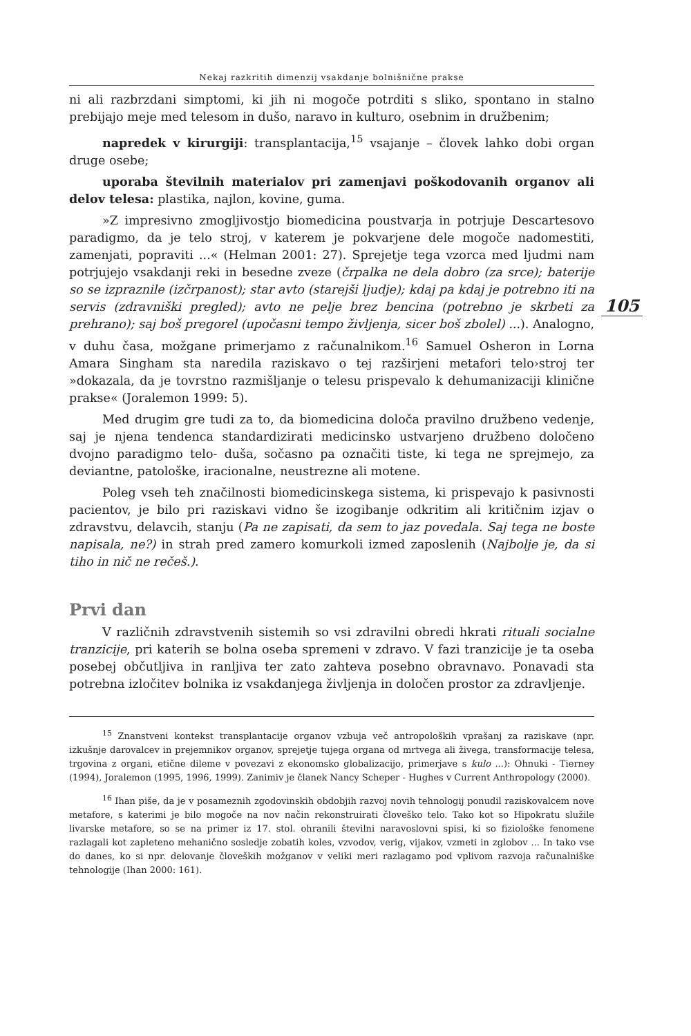Nekaj razkritih dimenzij vsakdanje bolnišnične prakse
ni ali razbrzdani simptomi, ki jih ni mogoče potrditi s sliko, spontano in stalno prebijajo meje med telesom in dušo, naravo in kulturo, osebnim in družbenim;
napredek v kirurgiji: transplantacija,<sup>15</sup> vsajanje – človek lahko dobi organ druge osebe;
uporaba številnih materialov pri zamenjavi poškodovanih organov ali delov telesa: plastika, najlon, kovine, guma.
»Z impresivno zmogljivostjo biomedicina poustvarja in potrjuje Descartesovo paradigmo, da je telo stroj, v katerem je pokvarjene dele mogoče nadomestiti, zamenjati, popraviti ...« (Helman 2001: 27). Sprejetje tega vzorca med ljudmi nam potrjujejo vsakdanji reki in besedne zveze (črpalka ne dela dobro (za srce); baterije so se izpraznile (izčrpanost); star avto (starejši ljudje); kdaj pa kdaj je potrebno iti na servis (zdravniški pregled); avto ne pelje brez bencina (potrebno je skrbeti za prehrano); saj boš pregorel (upočasni tempo življenja, sicer boš zbolel) ...). Analogno, v duhu časa, možgane primerjamo z računalnikom.<sup>16</sup> Samuel Osheron in Lorna Amara Singham sta naredila raziskavo o tej razširjeni metafori telo›stroj ter »dokazala, da je tovrstno razmišljanje o telesu prispevalo k dehumanizaciji klinične prakse« (Joralemon 1999: 5).
105
Med drugim gre tudi za to, da biomedicina določa pravilno družbeno vedenje, saj je njena tendenca standardizirati medicinsko ustvarjeno družbeno določeno dvojno paradigmo telo- duša, sočasno pa označiti tiste, ki tega ne sprejmejo, za deviantne, patološke, iracionalne, neustrezne ali motene.
Poleg vseh teh značilnosti biomedicinskega sistema, ki prispevajo k pasivnosti pacientov, je bilo pri raziskavi vidno še izogibanje odkritim ali kritičnim izjav o zdravstvu, delavcih, stanju (Pa ne zapisati, da sem to jaz povedala. Saj tega ne boste napisala, ne?) in strah pred zamero komurkoli izmed zaposlenih (Najbolje je, da si tiho in nič ne rečeš.).
Prvi dan
V različnih zdravstvenih sistemih so vsi zdravilni obredi hkrati rituali socialne tranzicije, pri katerih se bolna oseba spremeni v zdravo. V fazi tranzicije je ta oseba posebej občutljiva in ranljiva ter zato zahteva posebno obravnavo. Ponavadi sta potrebna izločitev bolnika iz vsakdanjega življenja in določen prostor za zdravljenje.
<sup>15</sup> Znanstveni kontekst transplantacije organov vzbuja več antropoloških vprašanj za raziskave (npr. izkušnje darovalcev in prejemnikov organov, sprejetje tujega organa od mrtvega ali živega, transformacije telesa, trgovina z organi, etične dileme v povezavi z ekonomsko globalizacijo, primerjave s kulo ...): Ohnuki - Tierney (1994), Joralemon (1995, 1996, 1999). Zanimiv je članek Nancy Scheper - Hughes v Current Anthropology (2000).
<sup>16</sup> Ihan piše, da je v posameznih zgodovinskih obdobjih razvoj novih tehnologij ponudil raziskovalcem nove metafore, s katerimi je bilo mogoče na nov način rekonstruirati človeško telo. Tako kot so Hipokratu služile livarske metafore, so se na primer iz 17. stol. ohranili številni naravoslovni spisi, ki so fiziološke fenomene razlagali kot zapleteno mehanično sosledje zobatih koles, vzvodov, verig, vijakov, vzmeti in zglobov ... In tako vse do danes, ko si npr. delovanje človeških možganov v veliki meri razlagamo pod vplivom razvoja računalniške tehnologije (Ihan 2000: 161).